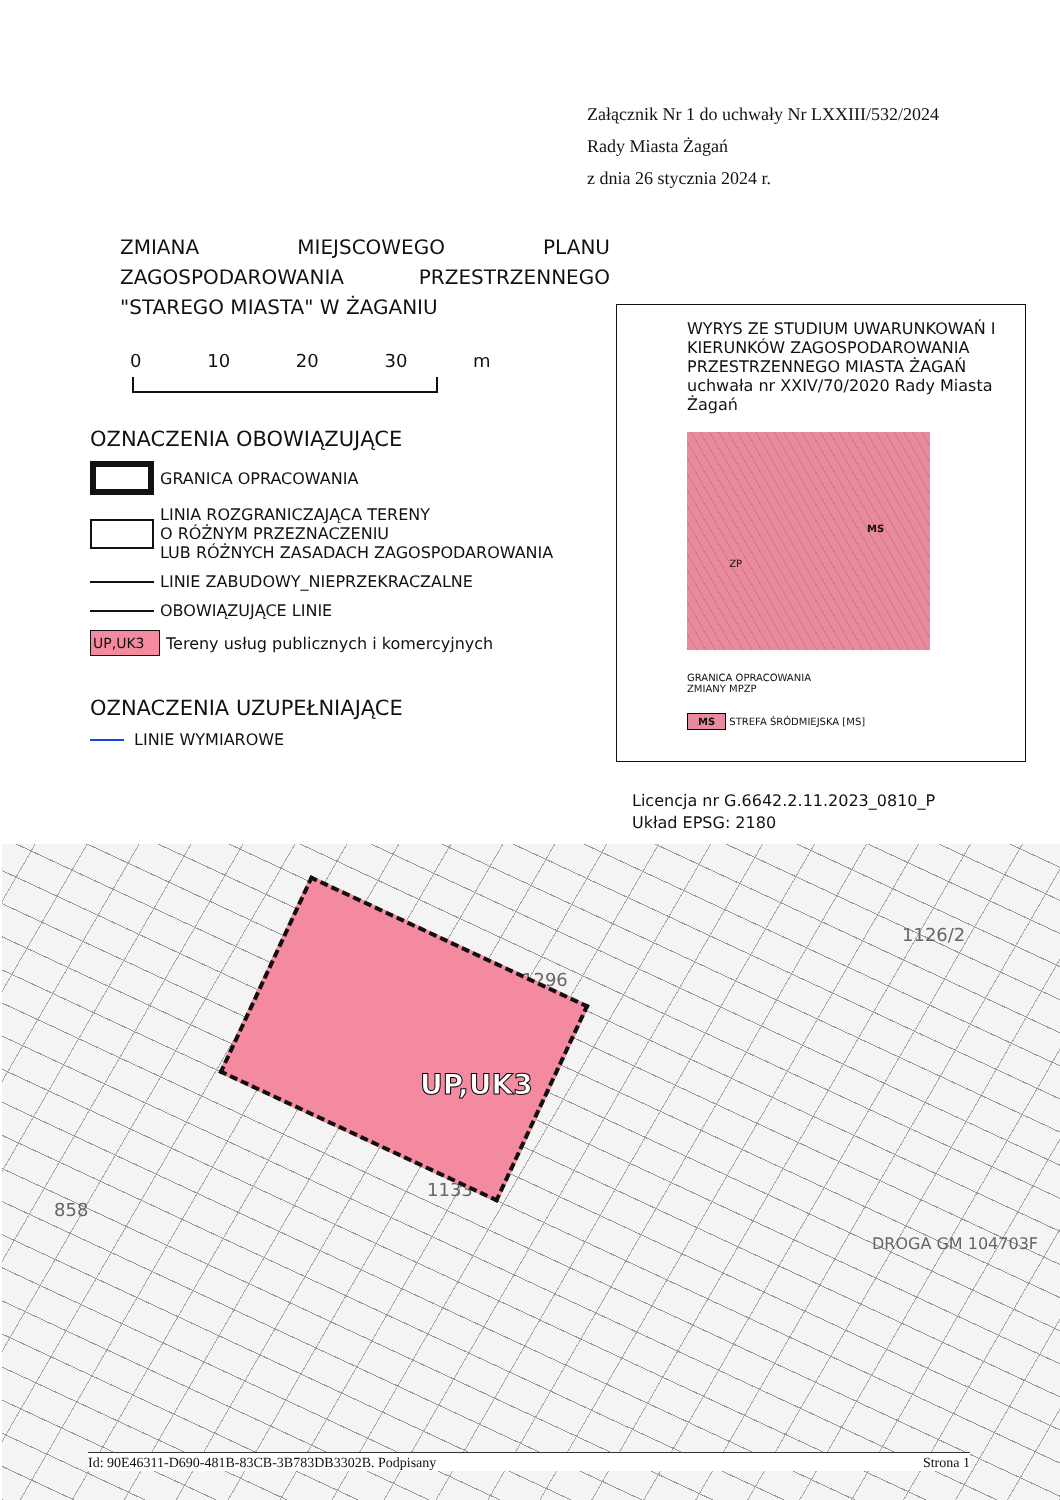Załącznik Nr 1 do uchwały Nr LXXIII/532/2024
Rady Miasta Żagań
z dnia 26 stycznia 2024 r.
ZMIANA MIEJSCOWEGO PLANU ZAGOSPODAROWANIA PRZESTRZENNEGO "STAREGO MIASTA" W ŻAGANIU
0 10 20 30 m
OZNACZENIA OBOWIĄZUJĄCE
GRANICA OPRACOWANIA
LINIA ROZGRANICZAJĄCA TERENY
O RÓŻNYM PRZEZNACZENIU
LUB RÓŻNYCH ZASADACH ZAGOSPODAROWANIA
LINIE ZABUDOWY_NIEPRZEKRACZALNE
OBOWIĄZUJĄCE LINIE
UP,UK3
Tereny usług publicznych i komercyjnych
OZNACZENIA UZUPEŁNIAJĄCE
LINIE WYMIAROWE
WYRYS ZE STUDIUM UWARUNKOWAŃ I KIERUNKÓW ZAGOSPODAROWANIA PRZESTRZENNEGO MIASTA ŻAGAŃ uchwała nr XXIV/70/2020 Rady Miasta Żagań
MS ZP
GRANICA OPRACOWANIA
ZMIANY MPZP
MS STREFA ŚRÓDMIEJSKA [MS]
Licencja nr G.6642.2.11.2023_0810_P
Układ EPSG: 2180
1296
1126/2
858
1133
DROGA GM 104703F
UP,UK3
Id: 90E46311-D690-481B-83CB-3B783DB3302B. Podpisany Strona 1